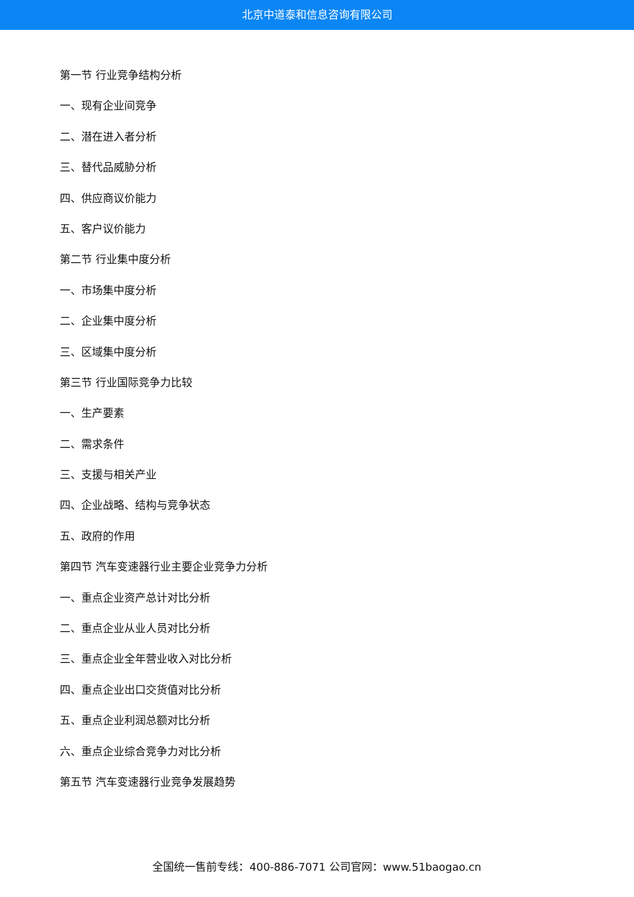北京中道泰和信息咨询有限公司
第一节 行业竞争结构分析
一、现有企业间竞争
二、潜在进入者分析
三、替代品威胁分析
四、供应商议价能力
五、客户议价能力
第二节 行业集中度分析
一、市场集中度分析
二、企业集中度分析
三、区域集中度分析
第三节 行业国际竞争力比较
一、生产要素
二、需求条件
三、支援与相关产业
四、企业战略、结构与竞争状态
五、政府的作用
第四节 汽车变速器行业主要企业竞争力分析
一、重点企业资产总计对比分析
二、重点企业从业人员对比分析
三、重点企业全年营业收入对比分析
四、重点企业出口交货值对比分析
五、重点企业利润总额对比分析
六、重点企业综合竞争力对比分析
第五节 汽车变速器行业竞争发展趋势
全国统一售前专线：400-886-7071 公司官网：www.51baogao.cn